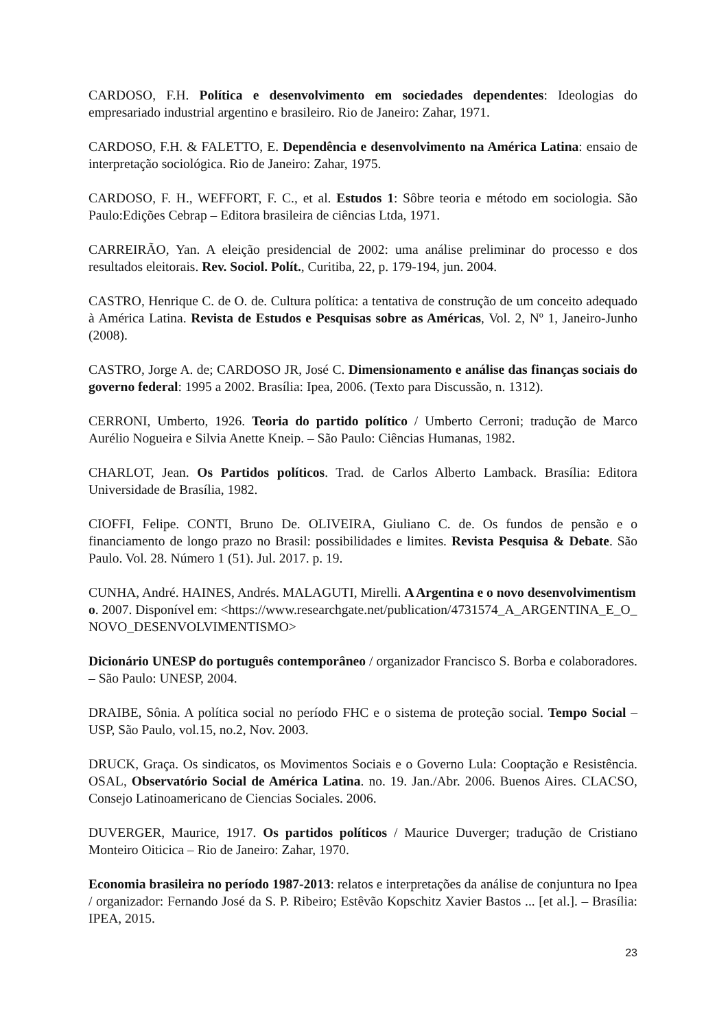CARDOSO, F.H. Política e desenvolvimento em sociedades dependentes: Ideologias do empresariado industrial argentino e brasileiro. Rio de Janeiro: Zahar, 1971.
CARDOSO, F.H. & FALETTO, E. Dependência e desenvolvimento na América Latina: ensaio de interpretação sociológica. Rio de Janeiro: Zahar, 1975.
CARDOSO, F. H., WEFFORT, F. C., et al. Estudos 1: Sôbre teoria e método em sociologia. São Paulo:Edições Cebrap – Editora brasileira de ciências Ltda, 1971.
CARREIRÃO, Yan. A eleição presidencial de 2002: uma análise preliminar do processo e dos resultados eleitorais. Rev. Sociol. Polít., Curitiba, 22, p. 179-194, jun. 2004.
CASTRO, Henrique C. de O. de. Cultura política: a tentativa de construção de um conceito adequado à América Latina. Revista de Estudos e Pesquisas sobre as Américas, Vol. 2, Nº 1, Janeiro-Junho (2008).
CASTRO, Jorge A. de; CARDOSO JR, José C. Dimensionamento e análise das finanças sociais do governo federal: 1995 a 2002. Brasília: Ipea, 2006. (Texto para Discussão, n. 1312).
CERRONI, Umberto, 1926. Teoria do partido político / Umberto Cerroni; tradução de Marco Aurélio Nogueira e Silvia Anette Kneip. – São Paulo: Ciências Humanas, 1982.
CHARLOT, Jean. Os Partidos políticos. Trad. de Carlos Alberto Lamback. Brasília: Editora Universidade de Brasília, 1982.
CIOFFI, Felipe. CONTI, Bruno De. OLIVEIRA, Giuliano C. de. Os fundos de pensão e o financiamento de longo prazo no Brasil: possibilidades e limites. Revista Pesquisa & Debate. São Paulo. Vol. 28. Número 1 (51). Jul. 2017. p. 19.
CUNHA, André. HAINES, Andrés. MALAGUTI, Mirelli. A Argentina e o novo desenvolvimentismo. 2007. Disponível em: <https://www.researchgate.net/publication/4731574_A_ARGENTINA_E_O_NOVO_DESENVOLVIMENTISMO>
Dicionário UNESP do português contemporâneo / organizador Francisco S. Borba e colaboradores. – São Paulo: UNESP, 2004.
DRAIBE, Sônia. A política social no período FHC e o sistema de proteção social. Tempo Social – USP, São Paulo, vol.15, no.2, Nov. 2003.
DRUCK, Graça. Os sindicatos, os Movimentos Sociais e o Governo Lula: Cooptação e Resistência. OSAL, Observatório Social de América Latina. no. 19. Jan./Abr. 2006. Buenos Aires. CLACSO, Consejo Latinoamericano de Ciencias Sociales. 2006.
DUVERGER, Maurice, 1917. Os partidos políticos / Maurice Duverger; tradução de Cristiano Monteiro Oiticica – Rio de Janeiro: Zahar, 1970.
Economia brasileira no período 1987-2013: relatos e interpretações da análise de conjuntura no Ipea / organizador: Fernando José da S. P. Ribeiro; Estêvão Kopschitz Xavier Bastos ... [et al.]. – Brasília: IPEA, 2015.
23